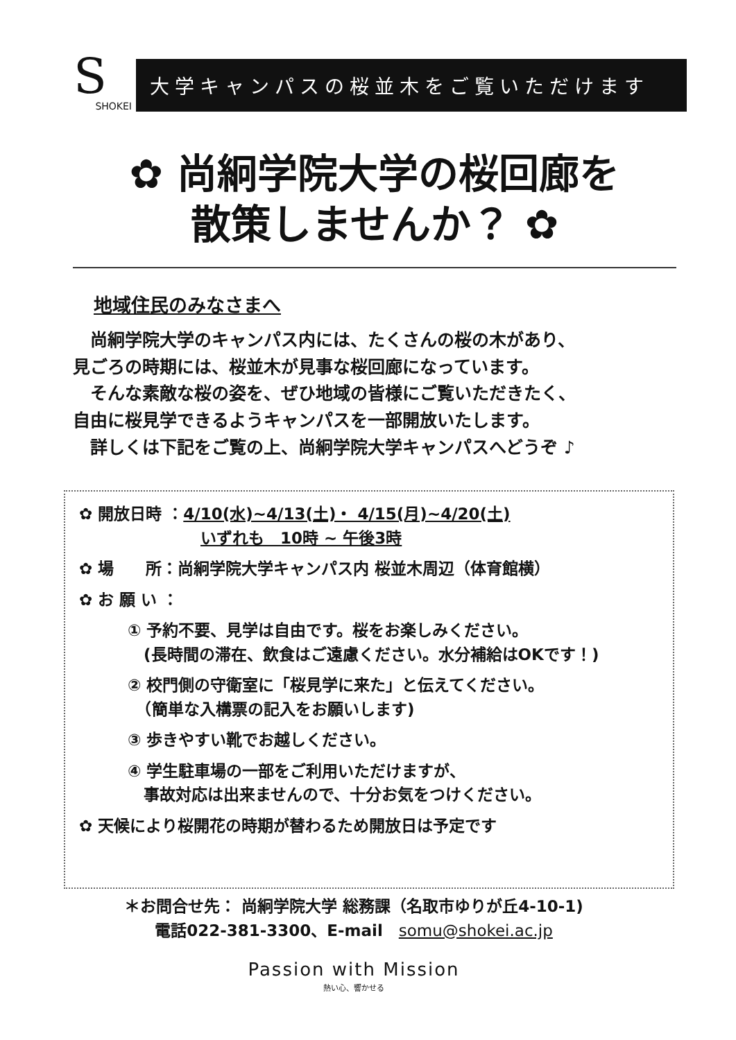S
SHOKEI
大学キャンパスの桜並木をご覧いただけます
✿ 尚絅学院大学の桜回廊を
散策しませんか？ ✿
地域住民のみなさまへ
　尚絅学院大学のキャンパス内には、たくさんの桜の木があり、
見ごろの時期には、桜並木が見事な桜回廊になっています。
　そんな素敵な桜の姿を、ぜひ地域の皆様にご覧いただきたく、
自由に桜見学できるようキャンパスを一部開放いたします。
　詳しくは下記をご覧の上、尚絅学院大学キャンパスへどうぞ ♪
✿ 開放日時 ：4/10(水)~4/13(土)・ 4/15(月)~4/20(土)
いずれも　10時 ~ 午後3時
✿ 場　　所：尚絅学院大学キャンパス内 桜並木周辺（体育館横）
✿ お 願 い ：
① 予約不要、見学は自由です。桜をお楽しみください。
　(長時間の滞在、飲食はご遠慮ください。水分補給はOKです！)
② 校門側の守衛室に「桜見学に来た」と伝えてください。
　（簡単な入構票の記入をお願いします)
③ 歩きやすい靴でお越しください。
④ 学生駐車場の一部をご利用いただけますが、
　事故対応は出来ませんので、十分お気をつけください。
✿ 天候により桜開花の時期が替わるため開放日は予定です
＊お問合せ先： 尚絅学院大学 総務課（名取市ゆりが丘4-10-1)
電話022-381-3300、E-mail　somu@shokei.ac.jp
Passion with Mission
熱い心、響かせる